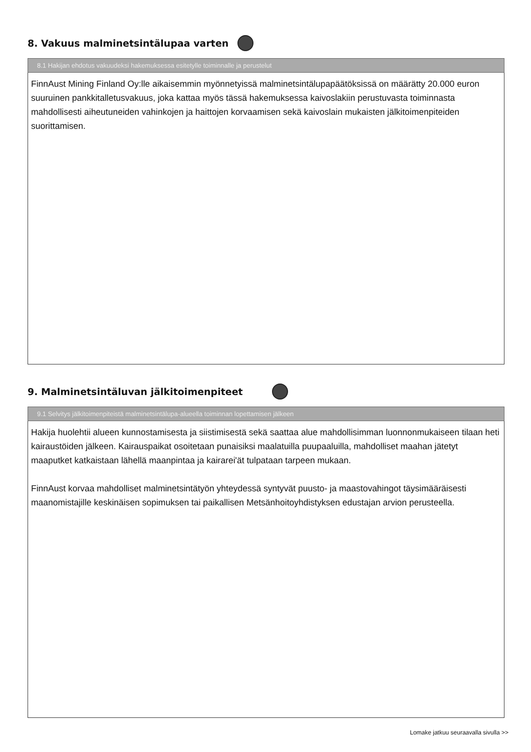8. Vakuus malminetsintälupaa varten
8.1 Hakijan ehdotus vakuudeksi hakemuksessa esitetylle toiminnalle ja perustelut
FinnAust Mining Finland Oy:lle aikaisemmin myönnetyissä malminetsintälupapäätöksissä on määrätty 20.000 euron suuruinen pankkitalletusvakuus, joka kattaa myös tässä hakemuksessa kaivoslakiin perustuvasta toiminnasta mahdollisesti aiheutuneiden vahinkojen ja haittojen korvaamisen sekä kaivoslain mukaisten jälkitoimenpiteiden suorittamisen.
9. Malminetsintäluvan jälkitoimenpiteet
9.1 Selvitys jälkitoimenpiteistä malminetsintälupa-alueella toiminnan lopettamisen jälkeen
Hakija huolehtii alueen kunnostamisesta ja siistimisestä sekä saattaa alue mahdollisimman luonnonmukaiseen tilaan heti kairaustöiden jälkeen. Kairauspaikat osoitetaan punaisiksi maalatuilla puupaaluilla, mahdolliset maahan jätetyt maaputket katkaistaan lähellä maanpintaa ja kairarei'ät tulpataan tarpeen mukaan.
FinnAust korvaa mahdolliset malminetsintätyön yhteydessä syntyvät puusto- ja maastovahingot täysimääräisesti maanomistajille keskinäisen sopimuksen tai paikallisen Metsänhoitoyhdistyksen edustajan arvion perusteella.
Lomake jatkuu seuraavalla sivulla >>